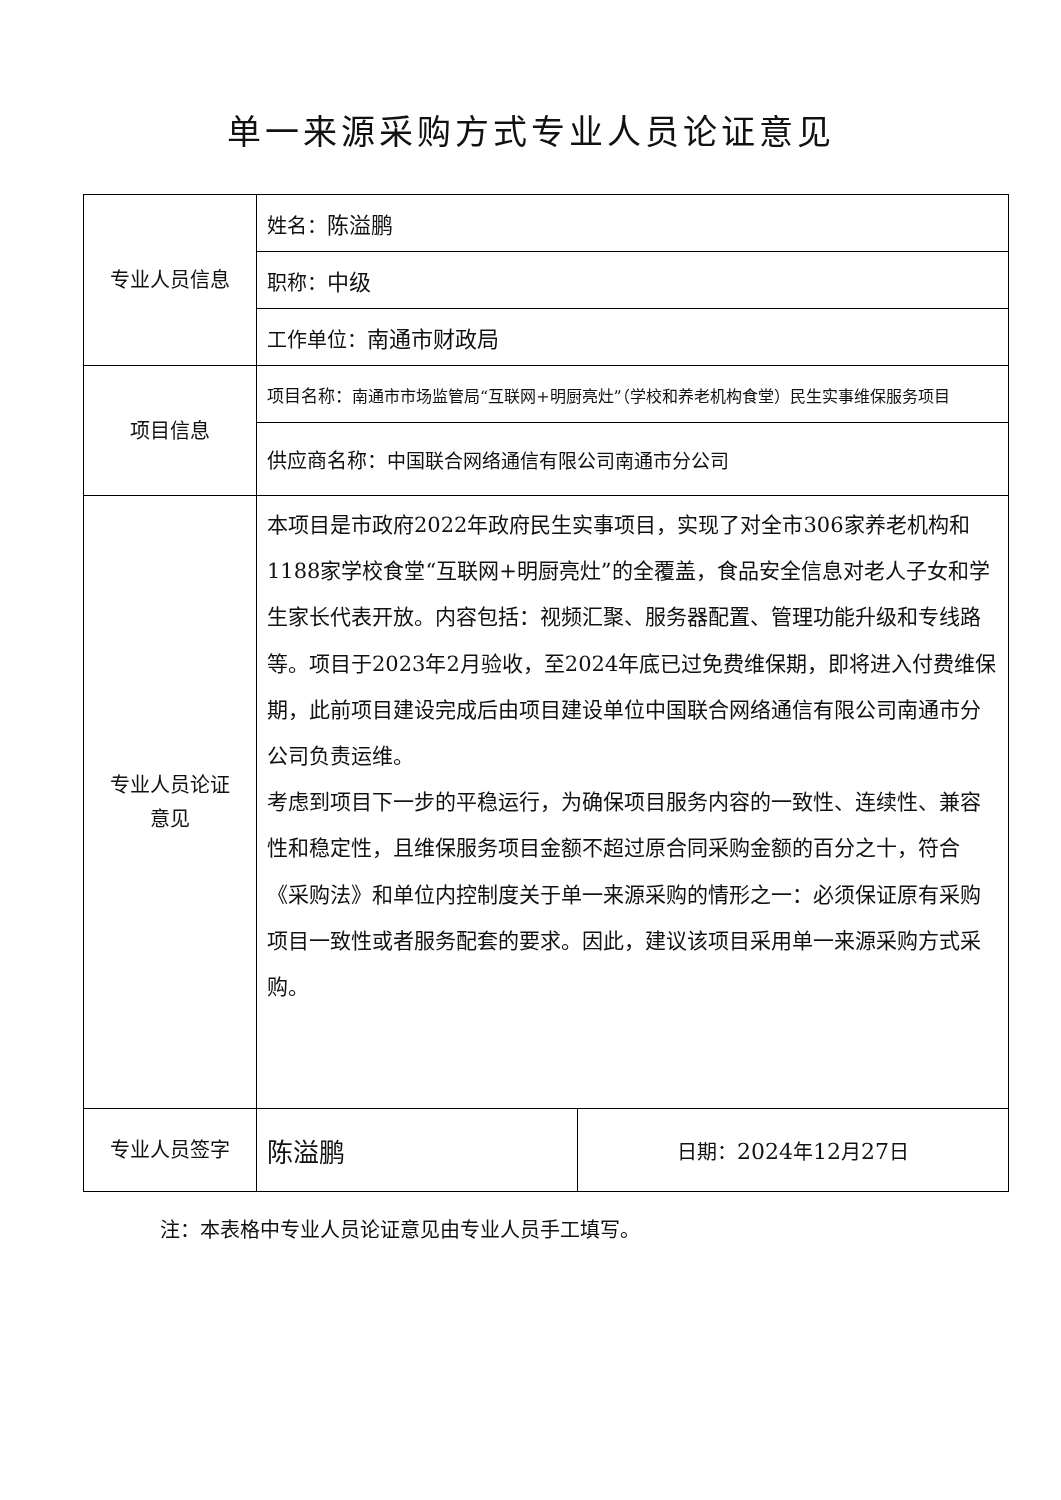单一来源采购方式专业人员论证意见
| 专业人员信息 | 姓名： 陈溢鹏 | |
| | 职称： 中级 | |
| | 工作单位： 南通市财政局 | |
| 项目信息 | 项目名称： 南通市市场监管局“互联网+明厨亮灶”（学校和养老机构食堂）民生实事维保服务项目 | |
| | 供应商名称： 中国联合网络通信有限公司南通市分公司 | |
| 专业人员论证 意见 | 本项目是市政府2022年政府民生实事项目，实现了对全市306家养老机构和1188家学校食堂“互联网+明厨亮灶”的全覆盖，食品安全信息对老人子女和学生家长代表开放。内容包括：视频汇聚、服务器配置、管理功能升级和专线路等。项目于2023年2月验收，至2024年底已过免费维保期，即将进入付费维保期，此前项目建设完成后由项目建设单位中国联合网络通信有限公司南通市分公司负责运维。 考虑到项目下一步的平稳运行，为确保项目服务内容的一致性、连续性、兼容性和稳定性，且维保服务项目金额不超过原合同采购金额的百分之十，符合《采购法》和单位内控制度关于单一来源采购的情形之一：必须保证原有采购项目一致性或者服务配套的要求。因此，建议该项目采用单一来源采购方式采购。 | |
| 专业人员签字 | 陈溢鹏 | 日期： 2024 年 12 月 27 日 |
注：本表格中专业人员论证意见由专业人员手工填写。